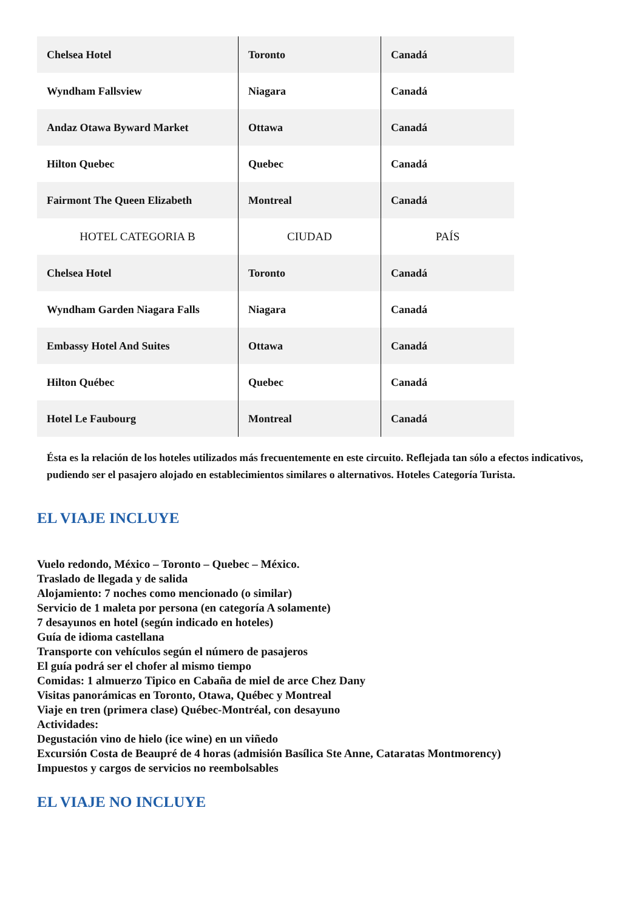| Chelsea Hotel | Toronto | Canadá |
| Wyndham Fallsview | Niagara | Canadá |
| Andaz Otawa Byward Market | Ottawa | Canadá |
| Hilton Quebec | Quebec | Canadá |
| Fairmont The Queen Elizabeth | Montreal | Canadá |
| HOTEL CATEGORIA B | CIUDAD | PAÍS |
| Chelsea Hotel | Toronto | Canadá |
| Wyndham Garden Niagara Falls | Niagara | Canadá |
| Embassy Hotel And Suites | Ottawa | Canadá |
| Hilton Québec | Quebec | Canadá |
| Hotel Le Faubourg | Montreal | Canadá |
Ésta es la relación de los hoteles utilizados más frecuentemente en este circuito. Reflejada tan sólo a efectos indicativos, pudiendo ser el pasajero alojado en establecimientos similares o alternativos. Hoteles Categoría Turista.
EL VIAJE INCLUYE
Vuelo redondo, México – Toronto – Quebec – México.
Traslado de llegada y de salida
Alojamiento: 7 noches como mencionado (o similar)
Servicio de 1 maleta por persona (en categoría A solamente)
7 desayunos en hotel (según indicado en hoteles)
Guía de idioma castellana
Transporte con vehículos según el número de pasajeros
El guía podrá ser el chofer al mismo tiempo
Comidas: 1 almuerzo Tipico en Cabaña de miel de arce Chez Dany
Visitas panorámicas en Toronto, Otawa, Québec y Montreal
Viaje en tren (primera clase) Québec-Montréal, con desayuno
Actividades:
Degustación vino de hielo (ice wine) en un viñedo
Excursión Costa de Beaupré de 4 horas (admisión Basílica Ste Anne, Cataratas Montmorency)
Impuestos y cargos de servicios no reembolsables
EL VIAJE NO INCLUYE